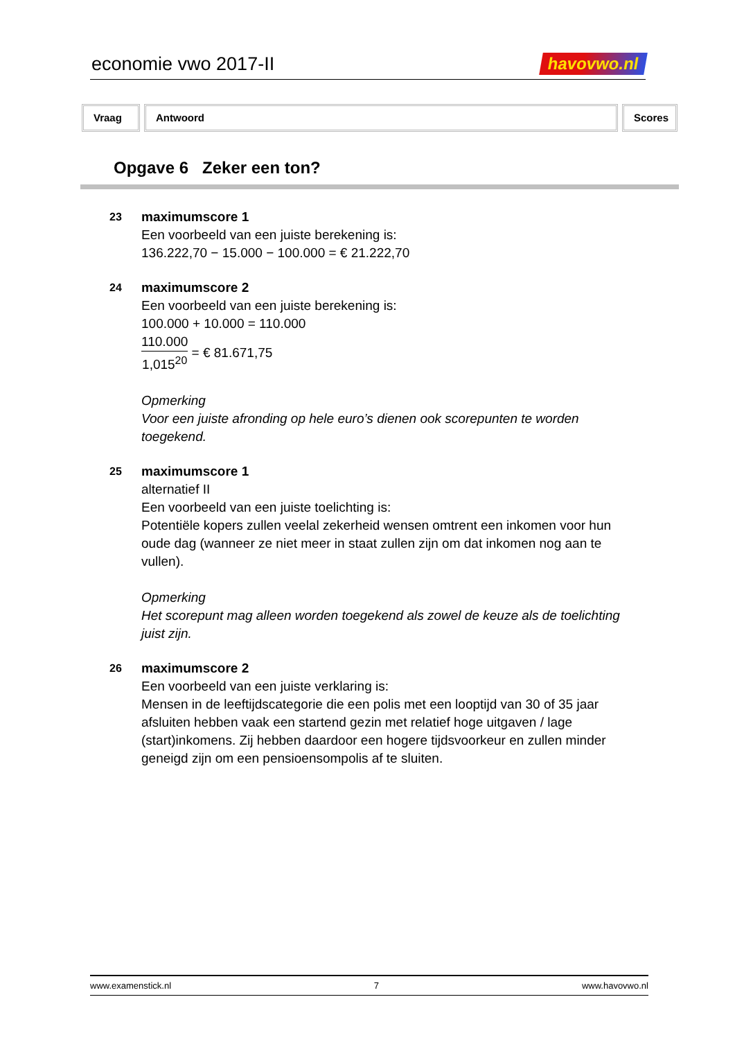economie vwo 2017-II havovwo.nl
Vraag Antwoord Scores
Opgave 6 Zeker een ton?
23
maximumscore 1
Een voorbeeld van een juiste berekening is:
136.222,70 − 15.000 − 100.000 = € 21.222,70
24
maximumscore 2
Een voorbeeld van een juiste berekening is:
100.000 + 10.000 = 110.000
110.000 1,015<sup>20</sup> = € 81.671,75
Opmerking
Voor een juiste afronding op hele euro’s dienen ook scorepunten te worden toegekend.
25
maximumscore 1
alternatief II
Een voorbeeld van een juiste toelichting is:
Potentiële kopers zullen veelal zekerheid wensen omtrent een inkomen voor hun oude dag (wanneer ze niet meer in staat zullen zijn om dat inkomen nog aan te vullen).
Opmerking
Het scorepunt mag alleen worden toegekend als zowel de keuze als de toelichting juist zijn.
26
maximumscore 2
Een voorbeeld van een juiste verklaring is:
Mensen in de leeftijdscategorie die een polis met een looptijd van 30 of 35 jaar afsluiten hebben vaak een startend gezin met relatief hoge uitgaven / lage (start)inkomens. Zij hebben daardoor een hogere tijdsvoorkeur en zullen minder geneigd zijn om een pensioensompolis af te sluiten.
www.examenstick.nl 7 www.havovwo.nl